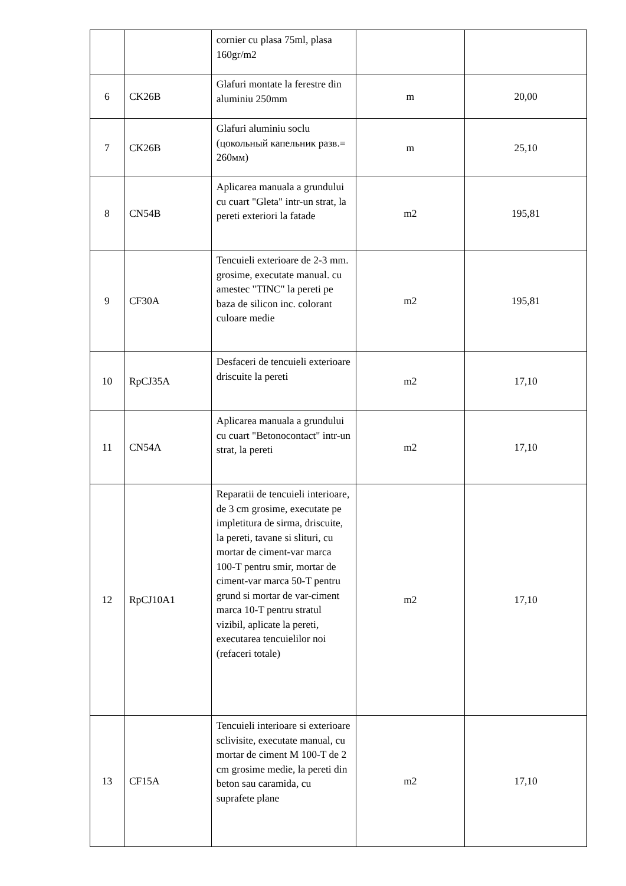| | | cornier cu plasa 75ml, plasa 160gr/m2 | | |
| 6 | CK26B | Glafuri montate la ferestre din aluminiu 250mm | m | 20,00 |
| 7 | CK26B | Glafuri aluminiu soclu (цокольный капельник разв.= 260мм) | m | 25,10 |
| 8 | CN54B | Aplicarea manuala a grundului cu cuart "Gleta" intr-un strat, la pereti exteriori la fatade | m2 | 195,81 |
| 9 | CF30A | Tencuieli exterioare de 2-3 mm. grosime, executate manual. cu amestec "TINC" la pereti pe baza de silicon inc. colorant culoare medie | m2 | 195,81 |
| 10 | RpCJ35A | Desfaceri de tencuieli exterioare driscuite la pereti | m2 | 17,10 |
| 11 | CN54A | Aplicarea manuala a grundului cu cuart "Betonocontact" intr-un strat, la pereti | m2 | 17,10 |
| 12 | RpCJ10A1 | Reparatii de tencuieli interioare, de 3 cm grosime, executate pe impletitura de sirma, driscuite, la pereti, tavane si slituri, cu mortar de ciment-var marca 100-T pentru smir, mortar de ciment-var marca 50-T pentru grund si mortar de var-ciment marca 10-T pentru stratul vizibil, aplicate la pereti, executarea tencuielilor noi (refaceri totale) | m2 | 17,10 |
| 13 | CF15A | Tencuieli interioare si exterioare sclivisite, executate manual, cu mortar de ciment M 100-T de 2 cm grosime medie, la pereti din beton sau caramida, cu suprafete plane | m2 | 17,10 |